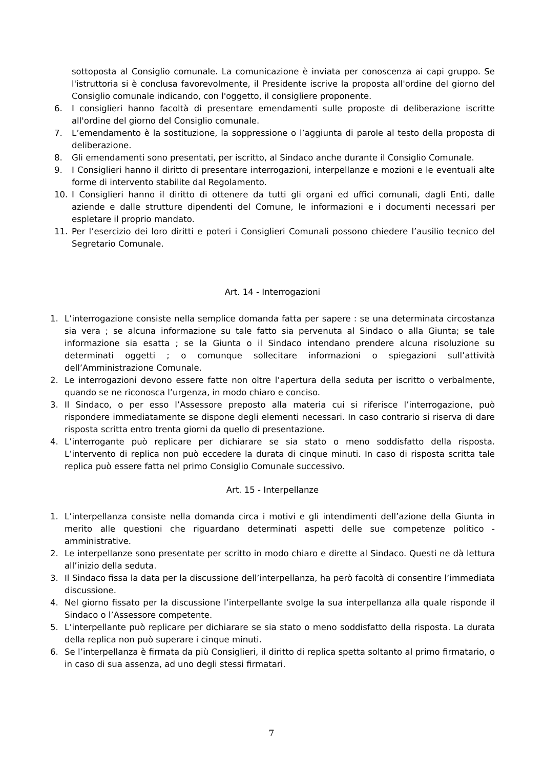sottoposta al Consiglio comunale. La comunicazione è inviata per conoscenza ai capi gruppo. Se l'istruttoria si è conclusa favorevolmente, il Presidente iscrive la proposta all'ordine del giorno del Consiglio comunale indicando, con l'oggetto, il consigliere proponente.
6. I consiglieri hanno facoltà di presentare emendamenti sulle proposte di deliberazione iscritte all'ordine del giorno del Consiglio comunale.
7. L’emendamento è la sostituzione, la soppressione o l’aggiunta di parole al testo della proposta di deliberazione.
8. Gli emendamenti sono presentati, per iscritto, al Sindaco anche durante il Consiglio Comunale.
9. I Consiglieri hanno il diritto di presentare interrogazioni, interpellanze e mozioni e le eventuali alte forme di intervento stabilite dal Regolamento.
10. I Consiglieri hanno il diritto di ottenere da tutti gli organi ed uffici comunali, dagli Enti, dalle aziende e dalle strutture dipendenti del Comune, le informazioni e i documenti necessari per espletare il proprio mandato.
11. Per l’esercizio dei loro diritti e poteri i Consiglieri Comunali possono chiedere l’ausilio tecnico del Segretario Comunale.
Art. 14 - Interrogazioni
1. L’interrogazione consiste nella semplice domanda fatta per sapere : se una determinata circostanza sia vera ; se alcuna informazione su tale fatto sia pervenuta al Sindaco o alla Giunta; se tale informazione sia esatta ; se la Giunta o il Sindaco intendano prendere alcuna risoluzione su determinati oggetti ; o comunque sollecitare informazioni o spiegazioni sull’attività dell’Amministrazione Comunale.
2. Le interrogazioni devono essere fatte non oltre l’apertura della seduta per iscritto o verbalmente, quando se ne riconosca l’urgenza, in modo chiaro e conciso.
3. Il Sindaco, o per esso l’Assessore preposto alla materia cui si riferisce l’interrogazione, può rispondere immediatamente se dispone degli elementi necessari. In caso contrario si riserva di dare risposta scritta entro trenta giorni da quello di presentazione.
4. L’interrogante può replicare per dichiarare se sia stato o meno soddisfatto della risposta. L’intervento di replica non può eccedere la durata di cinque minuti. In caso di risposta scritta tale replica può essere fatta nel primo Consiglio Comunale successivo.
Art. 15 - Interpellanze
1. L’interpellanza consiste nella domanda circa i motivi e gli intendimenti dell’azione della Giunta in merito alle questioni che riguardano determinati aspetti delle sue competenze politico - amministrative.
2. Le interpellanze sono presentate per scritto in modo chiaro e dirette al Sindaco. Questi ne dà lettura all’inizio della seduta.
3. Il Sindaco fissa la data per la discussione dell’interpellanza, ha però facoltà di consentire l’immediata discussione.
4. Nel giorno fissato per la discussione l’interpellante svolge la sua interpellanza alla quale risponde il Sindaco o l’Assessore competente.
5. L’interpellante può replicare per dichiarare se sia stato o meno soddisfatto della risposta. La durata della replica non può superare i cinque minuti.
6. Se l’interpellanza è firmata da più Consiglieri, il diritto di replica spetta soltanto al primo firmatario, o in caso di sua assenza, ad uno degli stessi firmatari.
7